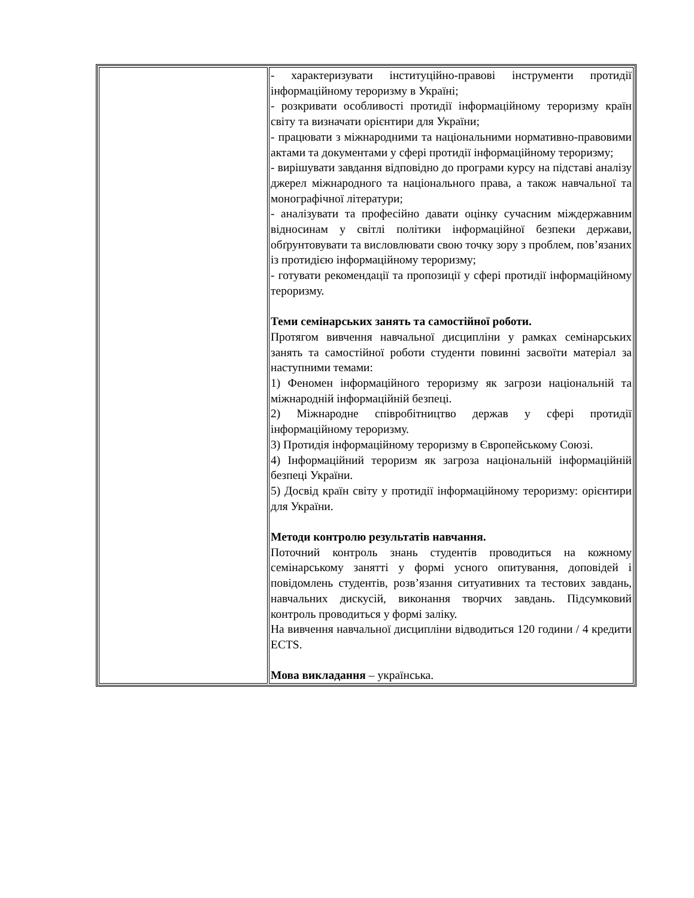| | - характеризувати інституційно-правові інструменти протидії інформаційному тероризму в Україні; - розкривати особливості протидії інформаційному тероризму країн світу та визначати орієнтири для України; - працювати з міжнародними та національними нормативно-правовими актами та документами у сфері протидії інформаційному тероризму; - вирішувати завдання відповідно до програми курсу на підставі аналізу джерел міжнародного та національного права, а також навчальної та монографічної літератури; - аналізувати та професійно давати оцінку сучасним міждержавним відносинам у світлі політики інформаційної безпеки держави, обґрунтовувати та висловлювати свою точку зору з проблем, пов’язаних із протидією інформаційному тероризму; - готувати рекомендації та пропозиції у сфері протидії інформаційному тероризму. Теми семінарських занять та самостійної роботи. Протягом вивчення навчальної дисципліни у рамках семінарських занять та самостійної роботи студенти повинні засвоїти матеріал за наступними темами: 1) Феномен інформаційного тероризму як загрози національній та міжнародній інформаційній безпеці. 2) Міжнародне співробітництво держав у сфері протидії інформаційному тероризму. 3) Протидія інформаційному тероризму в Європейському Союзі. 4) Інформаційний тероризм як загроза національній інформаційній безпеці України. 5) Досвід країн світу у протидії інформаційному тероризму: орієнтири для України. Методи контролю результатів навчання. Поточний контроль знань студентів проводиться на кожному семінарському занятті у формі усного опитування, доповідей і повідомлень студентів, розв’язання ситуативних та тестових завдань, навчальних дискусій, виконання творчих завдань. Підсумковий контроль проводиться у формі заліку. На вивчення навчальної дисципліни відводиться 120 години / 4 кредити ECTS. Мова викладання – українська. |